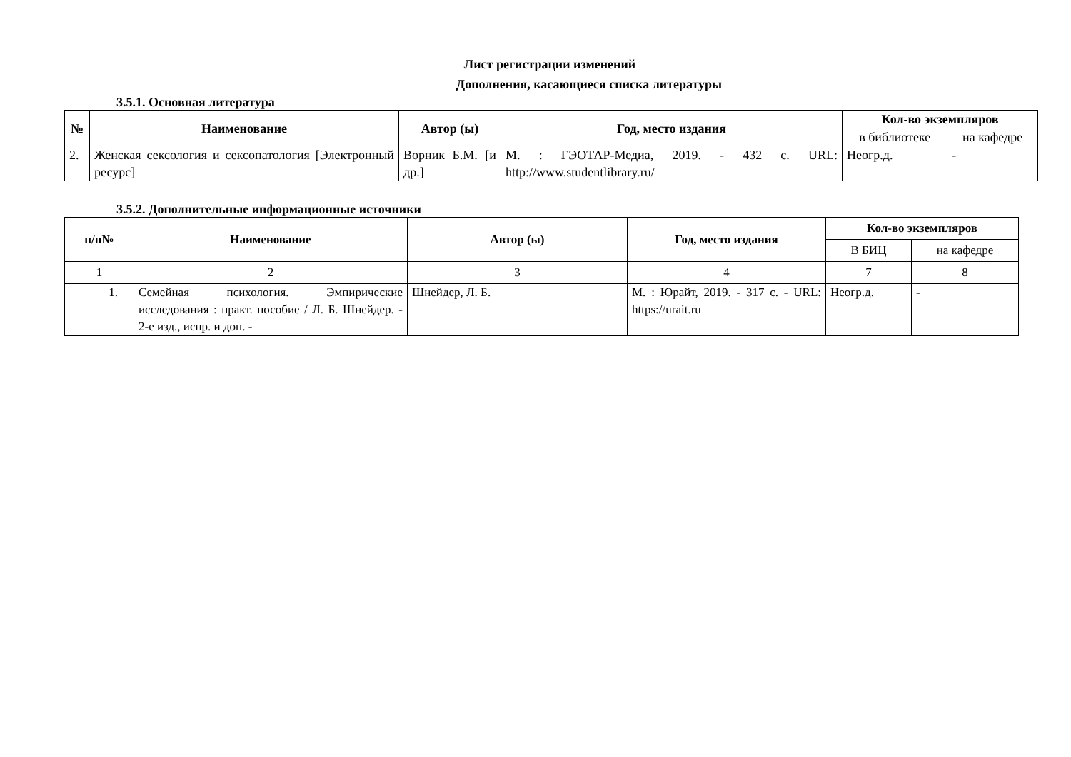Лист регистрации изменений
Дополнения, касающиеся списка литературы
3.5.1. Основная литература
| № | Наименование | Автор (ы) | Год, место издания | Кол-во экземпляров | |
| --- | --- | --- | --- | --- | --- |
| | | | | в библиотеке | на кафедре |
| 2. | Женская сексология и сексопатология [Электронный ресурс] | Ворник Б.М. [и др.] | М. : ГЭОТАР-Медиа, 2019. - 432 с. URL: http://www.studentlibrary.ru/ | Неогр.д. | - |
3.5.2. Дополнительные информационные источники
| п/п№ | Наименование | Автор (ы) | Год, место издания | Кол-во экземпляров | |
| --- | --- | --- | --- | --- | --- |
| | | | | В БИЦ | на кафедре |
| 1 | 2 | 3 | 4 | 7 | 8 |
| 1. | Семейная психология. Эмпирические исследования : практ. пособие / Л. Б. Шнейдер. - 2-е изд., испр. и доп. - | Шнейдер, Л. Б. | М. : Юрайт, 2019. - 317 с. - URL: https://urait.ru | Неогр.д. | - |